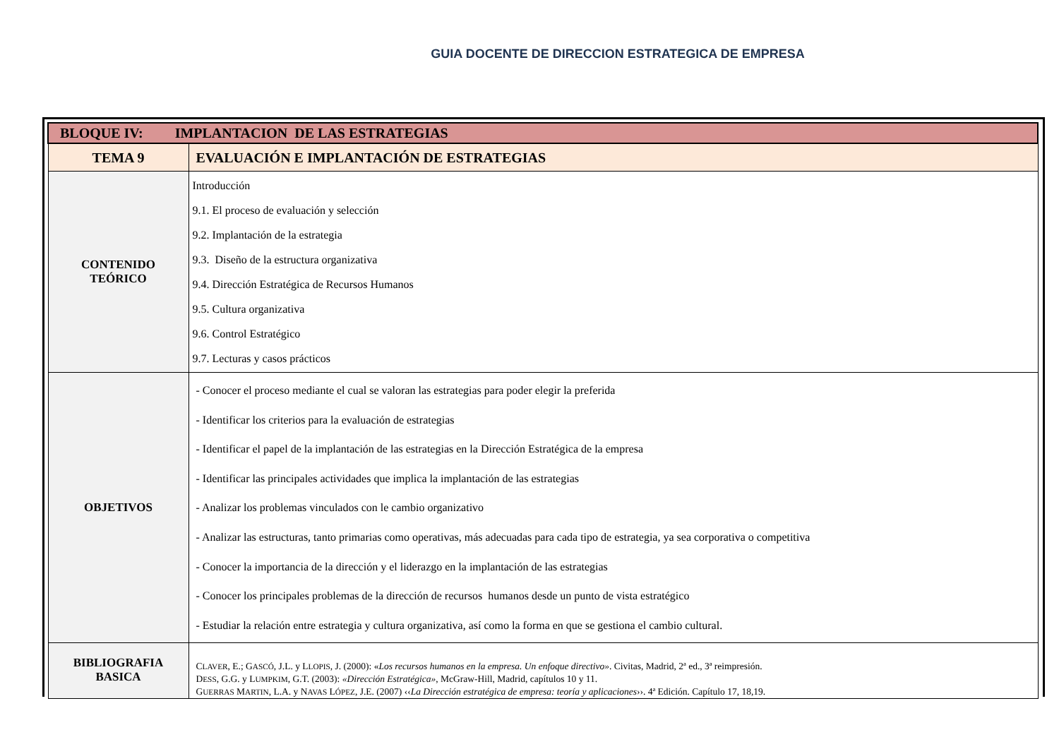GUIA DOCENTE DE DIRECCION ESTRATEGICA DE EMPRESA
| BLOQUE IV: IMPLANTACION DE LAS ESTRATEGIAS | |
| TEMA 9 | EVALUACIÓN E IMPLANTACIÓN DE ESTRATEGIAS |
| CONTENIDO TEÓRICO | Introducción 9.1. El proceso de evaluación y selección 9.2. Implantación de la estrategia 9.3. Diseño de la estructura organizativa 9.4. Dirección Estratégica de Recursos Humanos 9.5. Cultura organizativa 9.6. Control Estratégico 9.7. Lecturas y casos prácticos |
| OBJETIVOS | - Conocer el proceso mediante el cual se valoran las estrategias para poder elegir la preferida - Identificar los criterios para la evaluación de estrategias - Identificar el papel de la implantación de las estrategias en la Dirección Estratégica de la empresa - Identificar las principales actividades que implica la implantación de las estrategias - Analizar los problemas vinculados con le cambio organizativo - Analizar las estructuras, tanto primarias como operativas, más adecuadas para cada tipo de estrategia, ya sea corporativa o competitiva - Conocer la importancia de la dirección y el liderazgo en la implantación de las estrategias - Conocer los principales problemas de la dirección de recursos humanos desde un punto de vista estratégico - Estudiar la relación entre estrategia y cultura organizativa, así como la forma en que se gestiona el cambio cultural. |
| BIBLIOGRAFIA BASICA | C LAVER , E.; G ASCÓ , J.L. y L LOPIS , J. (2000): « Los recursos humanos en la empresa. Un enfoque directivo» . Civitas, Madrid, 2ª ed., 3ª reimpresión. D ESS , G.G. y L UMPKIM , G.T. (2003): «Dirección Estratégica» , McGraw-Hill, Madrid, capítulos 10 y 11. G UERRAS M ARTIN , L.A. y N AVAS L ÓPEZ , J.E. (2007) ‹‹ La Dirección estratégica de empresa: teoría y aplicaciones ››. 4ª Edición. Capítulo 17, 18,19. |